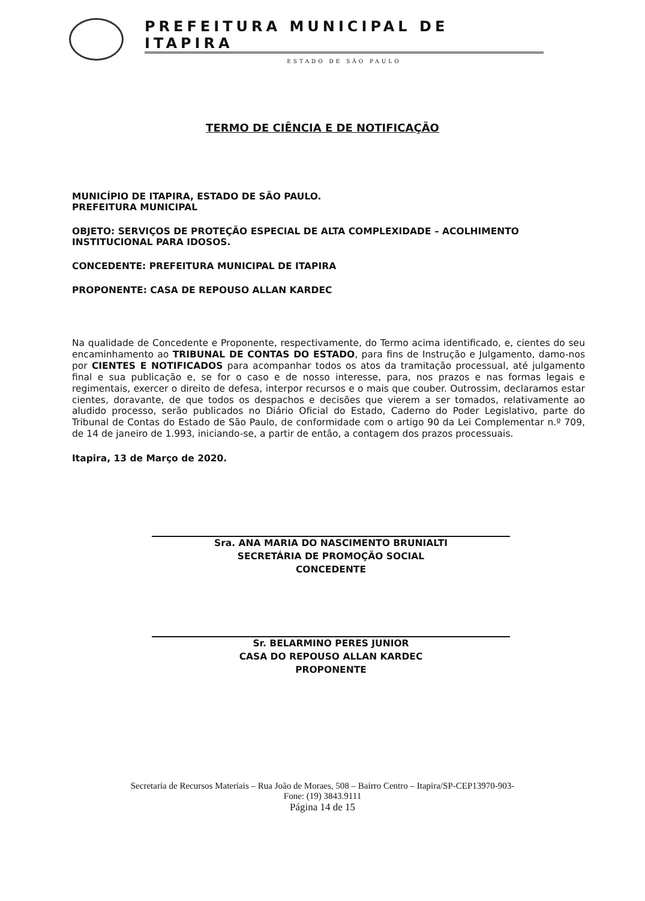PREFEITURA MUNICIPAL DE ITAPIRA
ESTADO DE SÃO PAULO
TERMO DE CIÊNCIA E DE NOTIFICAÇÃO
MUNICÍPIO DE ITAPIRA, ESTADO DE SÃO PAULO.
PREFEITURA MUNICIPAL
OBJETO: SERVIÇOS DE PROTEÇÃO ESPECIAL DE ALTA COMPLEXIDADE – ACOLHIMENTO INSTITUCIONAL PARA IDOSOS.
CONCEDENTE: PREFEITURA MUNICIPAL DE ITAPIRA
PROPONENTE: CASA DE REPOUSO ALLAN KARDEC
Na qualidade de Concedente e Proponente, respectivamente, do Termo acima identificado, e, cientes do seu encaminhamento ao TRIBUNAL DE CONTAS DO ESTADO, para fins de Instrução e Julgamento, damo-nos por CIENTES E NOTIFICADOS para acompanhar todos os atos da tramitação processual, até julgamento final e sua publicação e, se for o caso e de nosso interesse, para, nos prazos e nas formas legais e regimentais, exercer o direito de defesa, interpor recursos e o mais que couber. Outrossim, declaramos estar cientes, doravante, de que todos os despachos e decisões que vierem a ser tomados, relativamente ao aludido processo, serão publicados no Diário Oficial do Estado, Caderno do Poder Legislativo, parte do Tribunal de Contas do Estado de São Paulo, de conformidade com o artigo 90 da Lei Complementar n.º 709, de 14 de janeiro de 1.993, iniciando-se, a partir de então, a contagem dos prazos processuais.
Itapira, 13 de Março de 2020.
Sra. ANA MARIA DO NASCIMENTO BRUNIALTI
SECRETÁRIA DE PROMOÇÃO SOCIAL
CONCEDENTE
Sr. BELARMINO PERES JUNIOR
CASA DO REPOUSO ALLAN KARDEC
PROPONENTE
Secretaria de Recursos Materiais – Rua João de Moraes, 508 – Bairro Centro – Itapira/SP-CEP13970-903-
Fone: (19) 3843.9111
Página 14 de 15